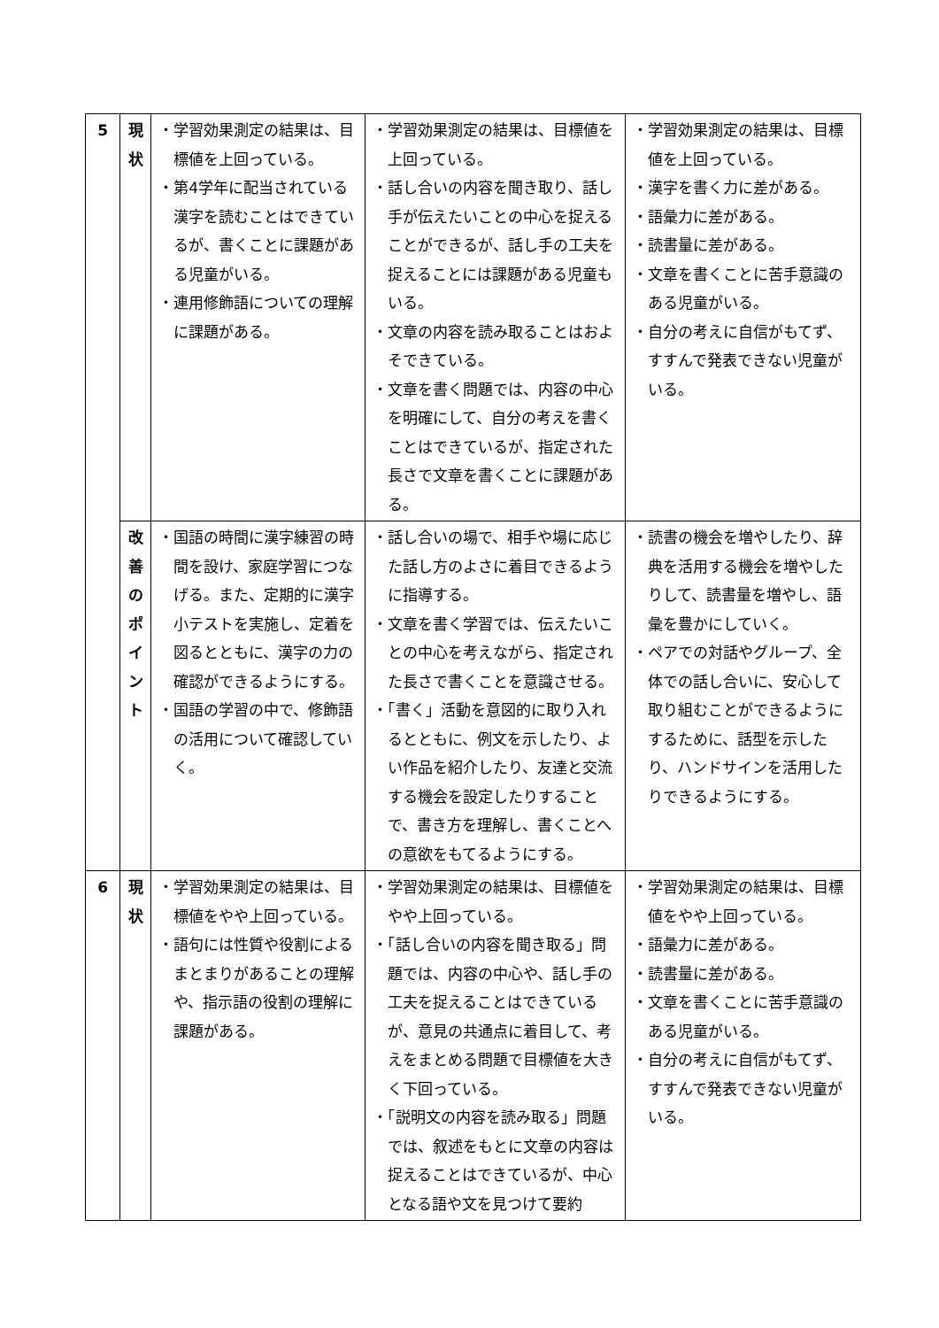| 5 | 現 状 | ・学習効果測定の結果は、目標値を上回っている。 ・第4学年に配当されている漢字を読むことはできているが、書くことに課題がある児童がいる。 ・連用修飾語についての理解に課題がある。 | ・学習効果測定の結果は、目標値を上回っている。 ・話し合いの内容を聞き取り、話し手が伝えたいことの中心を捉えることができるが、話し手の工夫を捉えることには課題がある児童もいる。 ・文章の内容を読み取ることはおよそできている。 ・文章を書く問題では、内容の中心を明確にして、自分の考えを書くことはできているが、指定された長さで文章を書くことに課題がある。 | ・学習効果測定の結果は、目標値を上回っている。 ・漢字を書く力に差がある。 ・語彙力に差がある。 ・読書量に差がある。 ・文章を書くことに苦手意識のある児童がいる。 ・自分の考えに自信がもてず、すすんで発表できない児童がいる。 |
| | 改 善 の ポ イ ン ト | ・国語の時間に漢字練習の時間を設け、家庭学習につなげる。また、定期的に漢字小テストを実施し、定着を図るとともに、漢字の力の確認ができるようにする。 ・国語の学習の中で、修飾語の活用について確認していく。 | ・話し合いの場で、相手や場に応じた話し方のよさに着目できるように指導する。 ・文章を書く学習では、伝えたいことの中心を考えながら、指定された長さで書くことを意識させる。 ・「書く」活動を意図的に取り入れるとともに、例文を示したり、よい作品を紹介したり、友達と交流する機会を設定したりすることで、書き方を理解し、書くことへの意欲をもてるようにする。 | ・読書の機会を増やしたり、辞典を活用する機会を増やしたりして、読書量を増やし、語彙を豊かにしていく。 ・ペアでの対話やグループ、全体での話し合いに、安心して取り組むことができるようにするために、話型を示したり、ハンドサインを活用したりできるようにする。 |
| 6 | 現 状 | ・学習効果測定の結果は、目標値をやや上回っている。 ・語句には性質や役割によるまとまりがあることの理解や、指示語の役割の理解に課題がある。 | ・学習効果測定の結果は、目標値をやや上回っている。 ・「話し合いの内容を聞き取る」問題では、内容の中心や、話し手の工夫を捉えることはできているが、意見の共通点に着目して、考えをまとめる問題で目標値を大きく下回っている。 ・「説明文の内容を読み取る」問題では、叙述をもとに文章の内容は捉えることはできているが、中心となる語や文を見つけて要約 | ・学習効果測定の結果は、目標値をやや上回っている。 ・語彙力に差がある。 ・読書量に差がある。 ・文章を書くことに苦手意識のある児童がいる。 ・自分の考えに自信がもてず、すすんで発表できない児童がいる。 |